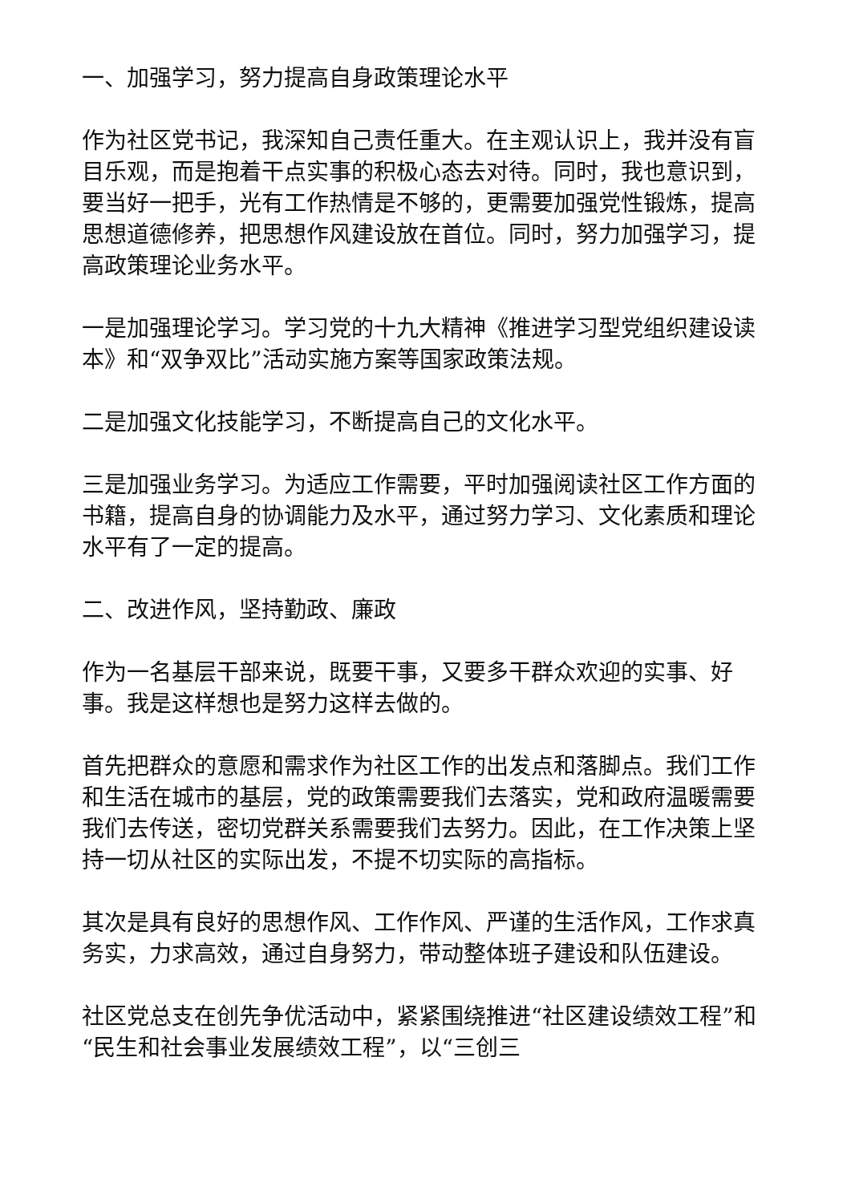一、加强学习，努力提高自身政策理论水平
作为社区党书记，我深知自己责任重大。在主观认识上，我并没有盲目乐观，而是抱着干点实事的积极心态去对待。同时，我也意识到，要当好一把手，光有工作热情是不够的，更需要加强党性锻炼，提高思想道德修养，把思想作风建设放在首位。同时，努力加强学习，提高政策理论业务水平。
一是加强理论学习。学习党的十九大精神《推进学习型党组织建设读本》和“双争双比”活动实施方案等国家政策法规。
二是加强文化技能学习，不断提高自己的文化水平。
三是加强业务学习。为适应工作需要，平时加强阅读社区工作方面的书籍，提高自身的协调能力及水平，通过努力学习、文化素质和理论水平有了一定的提高。
二、改进作风，坚持勤政、廉政
作为一名基层干部来说，既要干事，又要多干群众欢迎的实事、好事。我是这样想也是努力这样去做的。
首先把群众的意愿和需求作为社区工作的出发点和落脚点。我们工作和生活在城市的基层，党的政策需要我们去落实，党和政府温暖需要我们去传送，密切党群关系需要我们去努力。因此，在工作决策上坚持一切从社区的实际出发，不提不切实际的高指标。
其次是具有良好的思想作风、工作作风、严谨的生活作风，工作求真务实，力求高效，通过自身努力，带动整体班子建设和队伍建设。
社区党总支在创先争优活动中，紧紧围绕推进“社区建设绩效工程”和“民生和社会事业发展绩效工程”，以“三创三